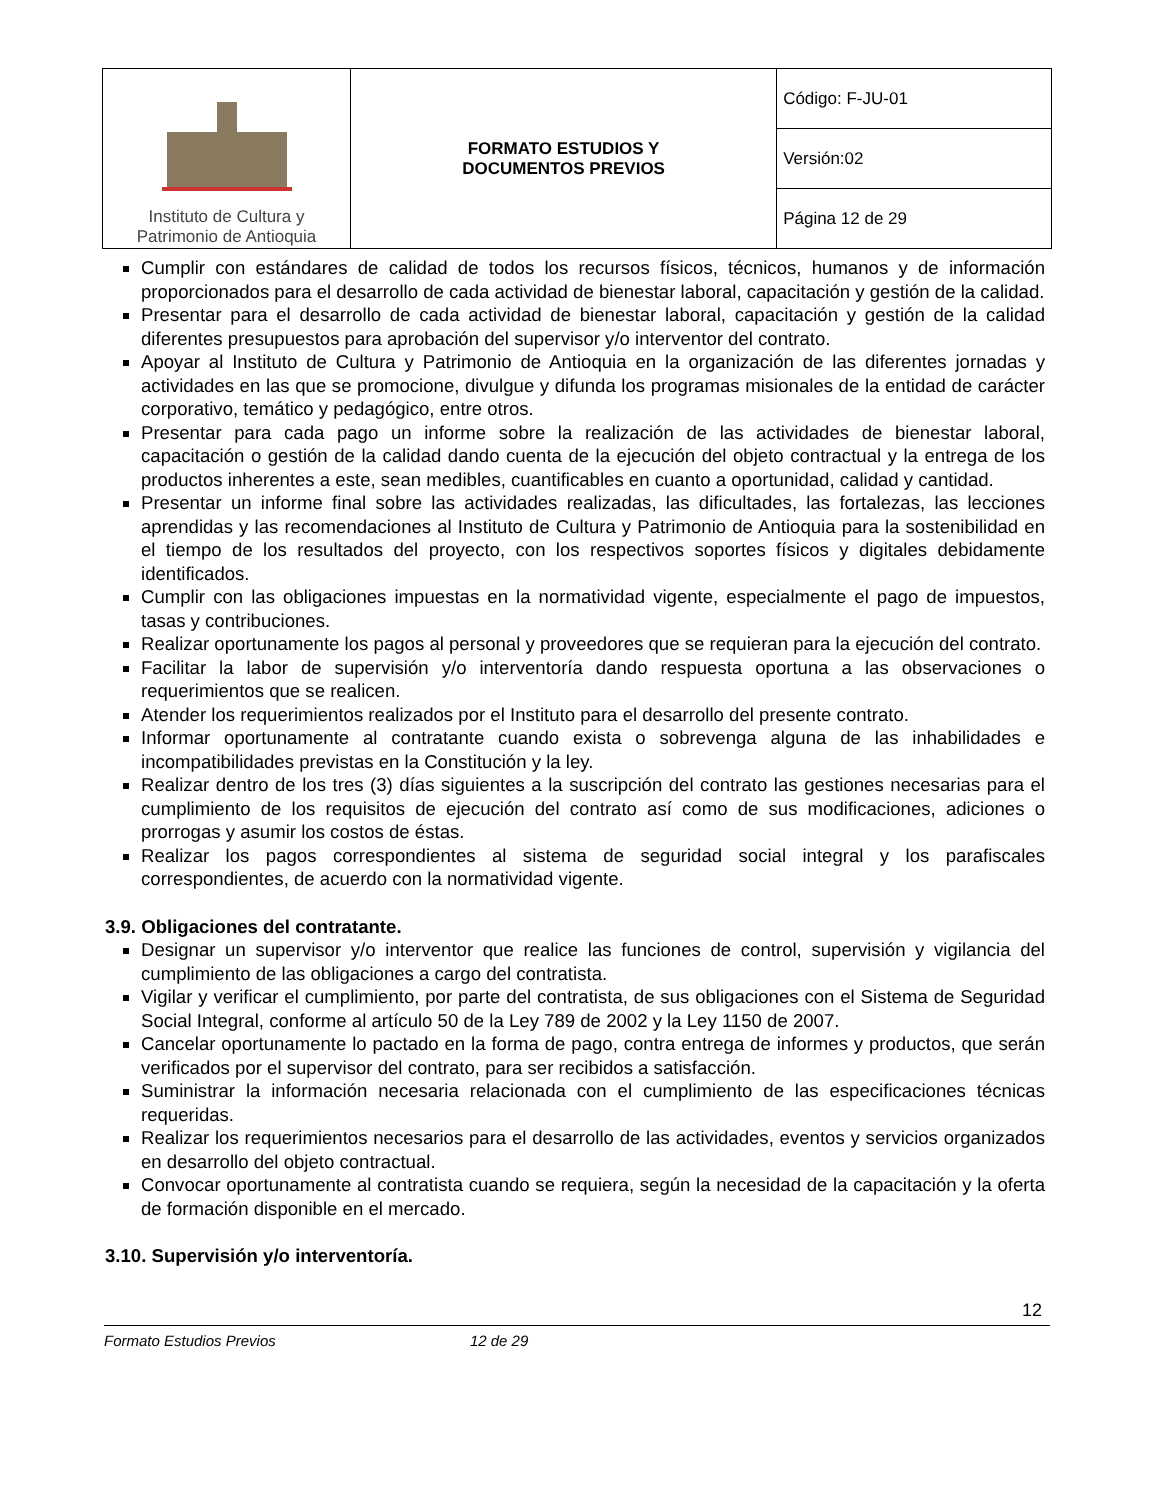| Instituto de Cultura y Patrimonio de Antioquia | FORMATO ESTUDIOS Y DOCUMENTOS PREVIOS | Código: F-JU-01 |
| | | Versión:02 |
| | | Página 12 de 29 |
Cumplir con estándares de calidad de todos los recursos físicos, técnicos, humanos y de información proporcionados para el desarrollo de cada actividad de bienestar laboral, capacitación y gestión de la calidad.
Presentar para el desarrollo de cada actividad de bienestar laboral, capacitación y gestión de la calidad diferentes presupuestos para aprobación del supervisor y/o interventor del contrato.
Apoyar al Instituto de Cultura y Patrimonio de Antioquia en la organización de las diferentes jornadas y actividades en las que se promocione, divulgue y difunda los programas misionales de la entidad de carácter corporativo, temático y pedagógico, entre otros.
Presentar para cada pago un informe sobre la realización de las actividades de bienestar laboral, capacitación o gestión de la calidad dando cuenta de la ejecución del objeto contractual y la entrega de los productos inherentes a este, sean medibles, cuantificables en cuanto a oportunidad, calidad y cantidad.
Presentar un informe final sobre las actividades realizadas, las dificultades, las fortalezas, las lecciones aprendidas y las recomendaciones al Instituto de Cultura y Patrimonio de Antioquia para la sostenibilidad en el tiempo de los resultados del proyecto, con los respectivos soportes físicos y digitales debidamente identificados.
Cumplir con las obligaciones impuestas en la normatividad vigente, especialmente el pago de impuestos, tasas y contribuciones.
Realizar oportunamente los pagos al personal y proveedores que se requieran para la ejecución del contrato.
Facilitar la labor de supervisión y/o interventoría dando respuesta oportuna a las observaciones o requerimientos que se realicen.
Atender los requerimientos realizados por el Instituto para el desarrollo del presente contrato.
Informar oportunamente al contratante cuando exista o sobrevenga alguna de las inhabilidades e incompatibilidades previstas en la Constitución y la ley.
Realizar dentro de los tres (3) días siguientes a la suscripción del contrato las gestiones necesarias para el cumplimiento de los requisitos de ejecución del contrato así como de sus modificaciones, adiciones o prorrogas y asumir los costos de éstas.
Realizar los pagos correspondientes al sistema de seguridad social integral y los parafiscales correspondientes, de acuerdo con la normatividad vigente.
3.9. Obligaciones del contratante.
Designar un supervisor y/o interventor que realice las funciones de control, supervisión y vigilancia del cumplimiento de las obligaciones a cargo del contratista.
Vigilar y verificar el cumplimiento, por parte del contratista, de sus obligaciones con el Sistema de Seguridad Social Integral, conforme al artículo 50 de la Ley 789 de 2002 y la Ley 1150 de 2007.
Cancelar oportunamente lo pactado en la forma de pago, contra entrega de informes y productos, que serán verificados por el supervisor del contrato, para ser recibidos a satisfacción.
Suministrar la información necesaria relacionada con el cumplimiento de las especificaciones técnicas requeridas.
Realizar los requerimientos necesarios para el desarrollo de las actividades, eventos y servicios organizados en desarrollo del objeto contractual.
Convocar oportunamente al contratista cuando se requiera, según la necesidad de la capacitación y la oferta de formación disponible en el mercado.
3.10. Supervisión y/o interventoría.
12
Formato Estudios Previos 12 de 29